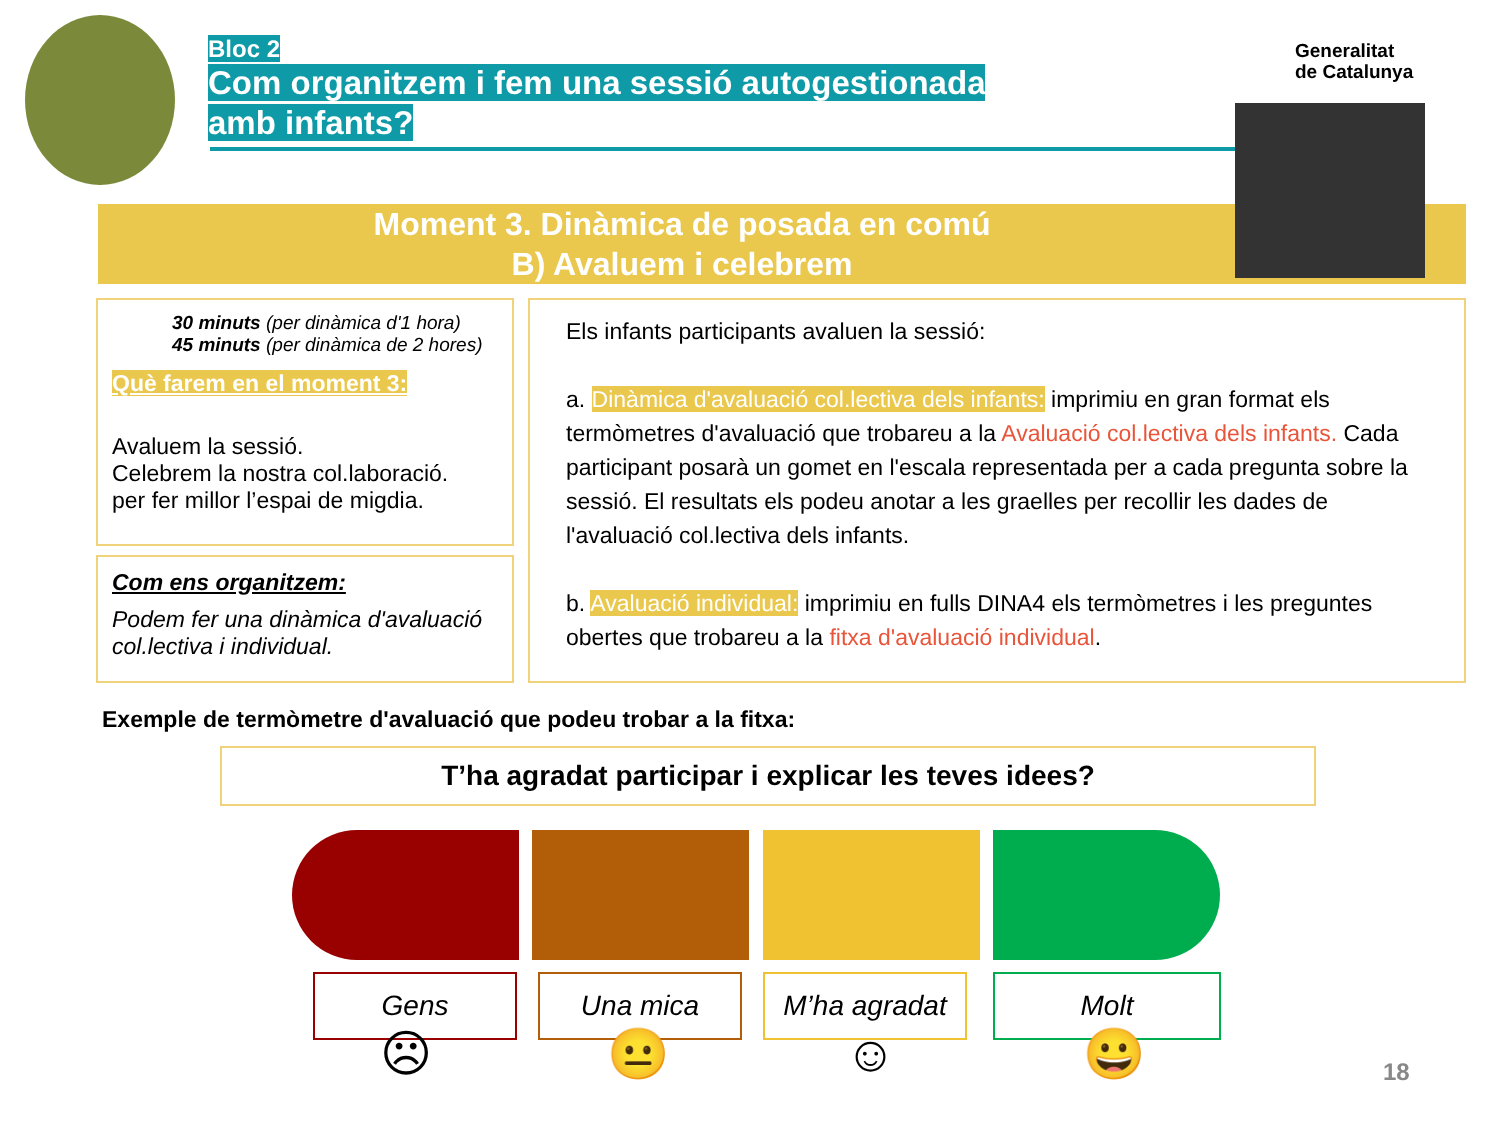Bloc 2
Com organitzem i fem una sessió autogestionada
amb infants?
Generalitat
de Catalunya
Moment 3. Dinàmica de posada en comú
B) Avaluem i celebrem
30 minuts (per dinàmica d'1 hora)
45 minuts (per dinàmica de 2 hores)
Què farem en el moment 3:
Avaluem la sessió.
Celebrem la nostra col.laboració.
per fer millor l’espai de migdia.
Com ens organitzem:
Podem fer una dinàmica d'avaluació col.lectiva i individual.
Els infants participants avaluen la sessió:
a. Dinàmica d'avaluació col.lectiva dels infants: imprimiu en gran format els termòmetres d'avaluació que trobareu a la Avaluació col.lectiva dels infants. Cada participant posarà un gomet en l'escala representada per a cada pregunta sobre la sessió. El resultats els podeu anotar a les graelles per recollir les dades de l'avaluació col.lectiva dels infants.
b. Avaluació individual: imprimiu en fulls DINA4 els termòmetres i les preguntes obertes que trobareu a la fitxa d'avaluació individual.
Exemple de termòmetre d'avaluació que podeu trobar a la fitxa:
T’ha agradat participar i explicar les teves idees?
Gens Una mica M’ha agradat Molt
☹ 😐 ☺ 😀 18